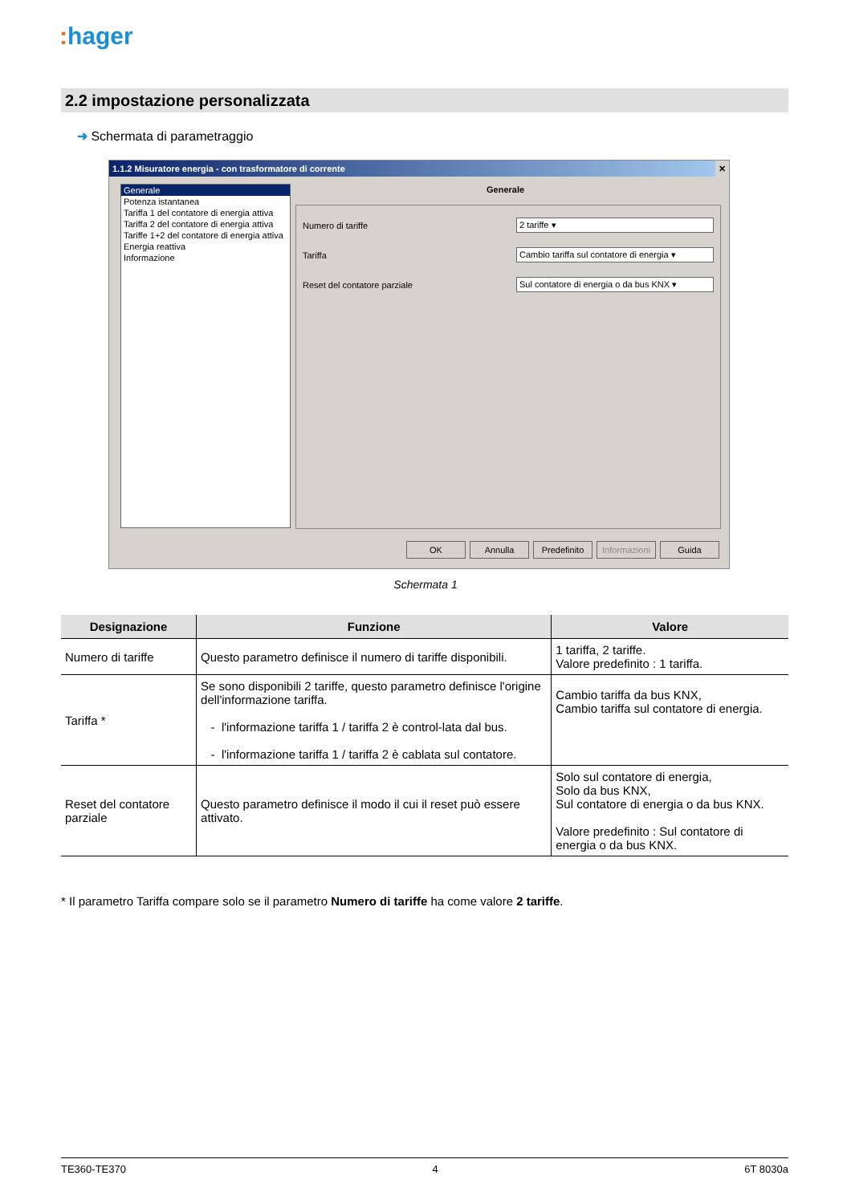: hager
2.2 impostazione personalizzata
➜ Schermata di parametraggio
1.1.2 Misuratore energia - con trasformatore di corrente ✕
Generale
Potenza istantanea
Tariffa 1 del contatore di energia attiva
Tariffa 2 del contatore di energia attiva
Tariffe 1+2 del contatore di energia attiva
Energia reattiva
Informazione
Generale
Numero di tariffe 2 tariffe ▾
Tariffa
Cambio tariffa sul contatore di energia ▾
Reset del contatore parziale
Sul contatore di energia o da bus KNX ▾
OK Annulla Predefinito
Informazioni
Guida
Schermata 1
| Designazione | Funzione | Valore |
| --- | --- | --- |
| Numero di tariffe | Questo parametro definisce il numero di tariffe disponibili. | 1 tariffa, 2 tariffe. Valore predefinito : 1 tariffa. |
| Tariffa * | Se sono disponibili 2 tariffe, questo parametro definisce l'origine dell'informazione tariffa. - l'informazione tariffa 1 / tariffa 2 è control-lata dal bus. - l'informazione tariffa 1 / tariffa 2 è cablata sul contatore. | Cambio tariffa da bus KNX, Cambio tariffa sul contatore di energia. |
| Reset del contatore parziale | Questo parametro definisce il modo il cui il reset può essere attivato. | Solo sul contatore di energia, Solo da bus KNX, Sul contatore di energia o da bus KNX. Valore predefinito : Sul contatore di energia o da bus KNX. |
* Il parametro Tariffa compare solo se il parametro Numero di tariffe ha come valore 2 tariffe.
TE360-TE370 4 6T 8030a